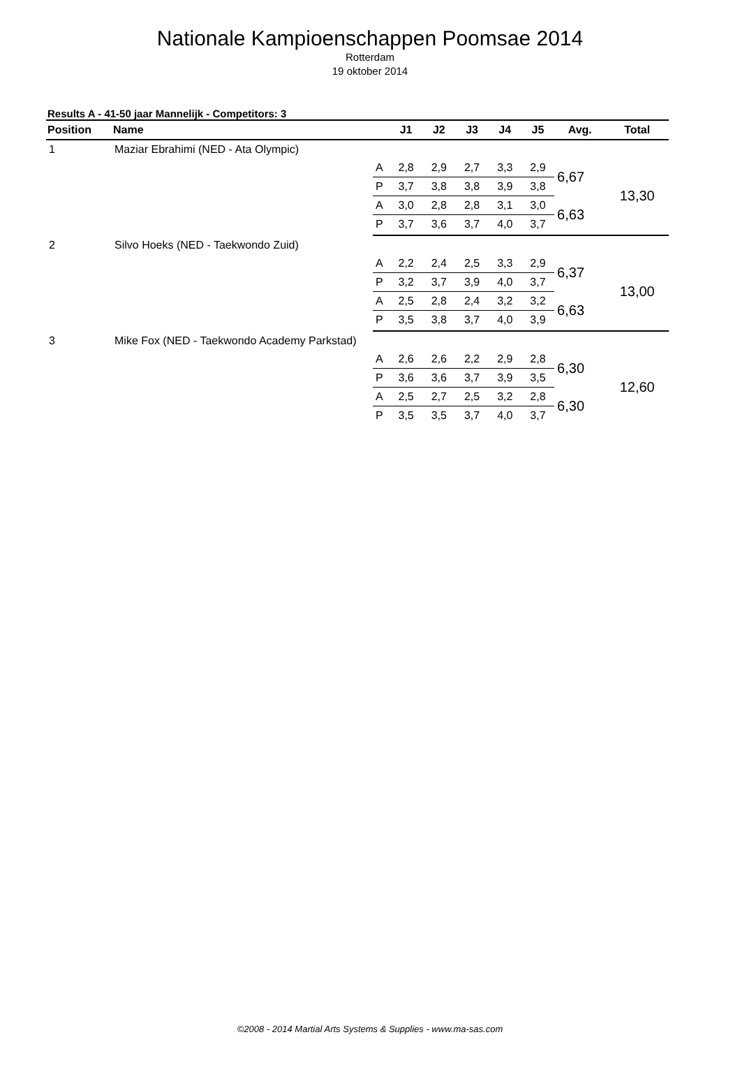Nationale Kampioenschappen Poomsae 2014
Rotterdam
19 oktober 2014
Results A - 41-50 jaar Mannelijk - Competitors: 3
| Position | Name | | J1 | J2 | J3 | J4 | J5 | Avg. | Total |
| --- | --- | --- | --- | --- | --- | --- | --- | --- | --- |
| 1 | Maziar Ebrahimi (NED - Ata Olympic) | | | | | | | | |
| | | A | 2,8 | 2,9 | 2,7 | 3,3 | 2,9 | 6,67 | 13,30 |
| | | P | 3,7 | 3,8 | 3,8 | 3,9 | 3,8 | | |
| | | A | 3,0 | 2,8 | 2,8 | 3,1 | 3,0 | 6,63 | |
| | | P | 3,7 | 3,6 | 3,7 | 4,0 | 3,7 | | |
| 2 | Silvo Hoeks (NED - Taekwondo Zuid) | | | | | | | | |
| | | A | 2,2 | 2,4 | 2,5 | 3,3 | 2,9 | 6,37 | 13,00 |
| | | P | 3,2 | 3,7 | 3,9 | 4,0 | 3,7 | | |
| | | A | 2,5 | 2,8 | 2,4 | 3,2 | 3,2 | 6,63 | |
| | | P | 3,5 | 3,8 | 3,7 | 4,0 | 3,9 | | |
| 3 | Mike Fox (NED - Taekwondo Academy Parkstad) | | | | | | | | |
| | | A | 2,6 | 2,6 | 2,2 | 2,9 | 2,8 | 6,30 | 12,60 |
| | | P | 3,6 | 3,6 | 3,7 | 3,9 | 3,5 | | |
| | | A | 2,5 | 2,7 | 2,5 | 3,2 | 2,8 | 6,30 | |
| | | P | 3,5 | 3,5 | 3,7 | 4,0 | 3,7 | | |
©2008 - 2014 Martial Arts Systems & Supplies - www.ma-sas.com